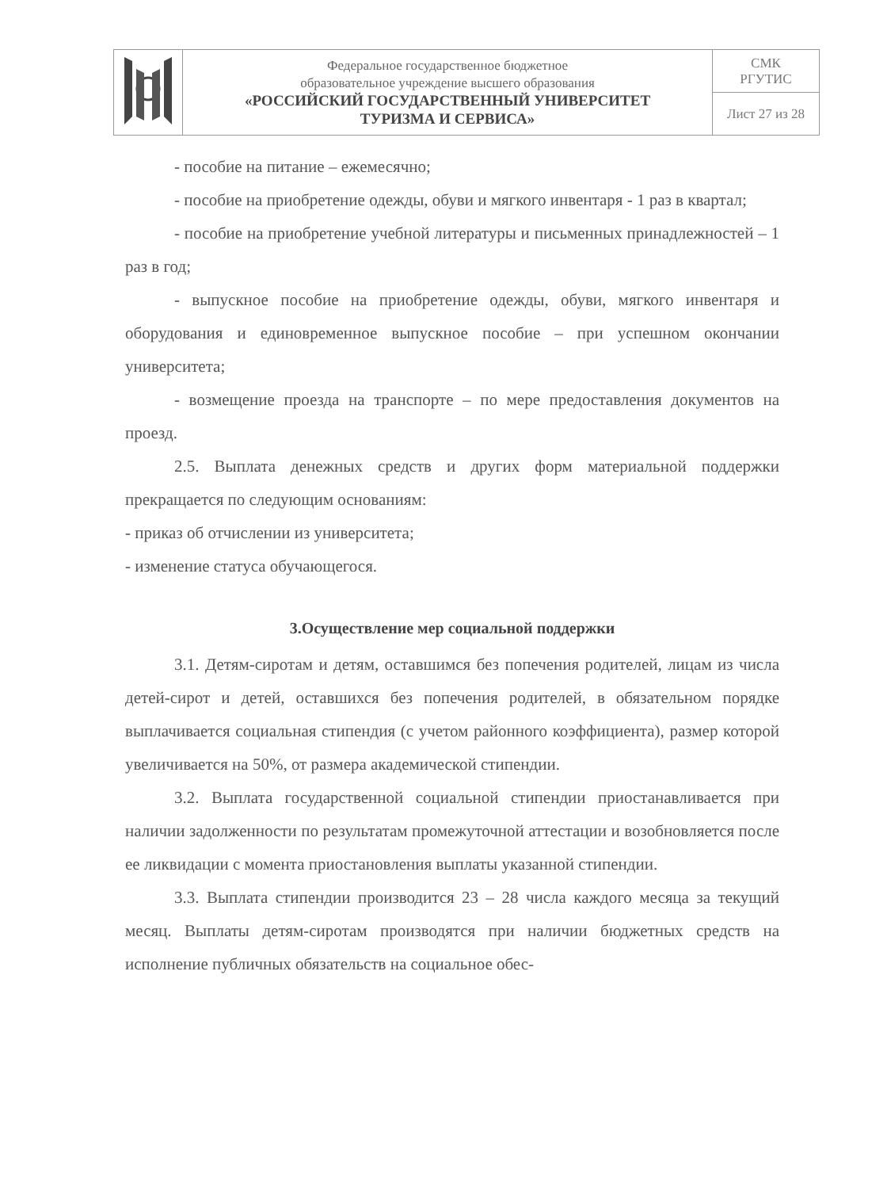| | Федеральное государственное бюджетное образовательное учреждение высшего образования «РОССИЙСКИЙ ГОСУДАРСТВЕННЫЙ УНИВЕРСИТЕТ ТУРИЗМА И СЕРВИСА» | СМК РГУТИС |
| | | Лист 27 из 28 |
- пособие на питание – ежемесячно;
- пособие на приобретение одежды, обуви и мягкого инвентаря - 1 раз в квартал;
- пособие на приобретение учебной литературы и письменных принадлежностей – 1 раз в год;
- выпускное пособие на приобретение одежды, обуви, мягкого инвентаря и оборудования и единовременное выпускное пособие – при успешном окончании университета;
- возмещение проезда на транспорте – по мере предоставления документов на проезд.
2.5. Выплата денежных средств и других форм материальной поддержки прекращается по следующим основаниям:
- приказ об отчислении из университета;
- изменение статуса обучающегося.
3.Осуществление мер социальной поддержки
3.1. Детям-сиротам и детям, оставшимся без попечения родителей, лицам из числа детей-сирот и детей, оставшихся без попечения родителей, в обязательном порядке выплачивается социальная стипендия (с учетом районного коэффициента), размер которой увеличивается на 50%, от размера академической стипендии.
3.2. Выплата государственной социальной стипендии приостанавливается при наличии задолженности по результатам промежуточной аттестации и возобновляется после ее ликвидации с момента приостановления выплаты указанной стипендии.
3.3. Выплата стипендии производится 23 – 28 числа каждого месяца за текущий месяц. Выплаты детям-сиротам производятся при наличии бюджетных средств на исполнение публичных обязательств на социальное обес-